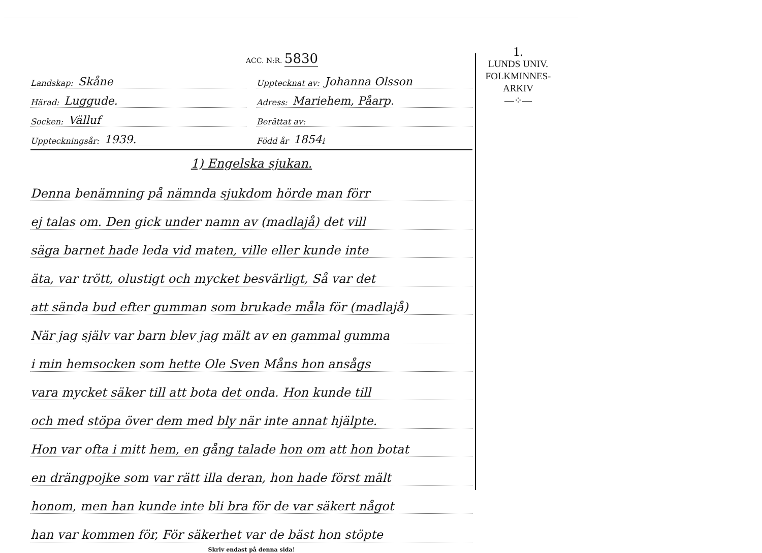ACC. N:R. 5830
Landskap: Skåne
Upptecknat av: Johanna Olsson
Härad: Luggude.
Adress: Mariehem, Påarp.
Socken: Välluf
Berättat av:
Uppteckningsår: 1939.
Född år 1854 i
1) Engelska sjukan.
Denna benämning på nämnda sjukdom hörde man förr
ej talas om. Den gick under namn av (madlajå) det vill
säga barnet hade leda vid maten, ville eller kunde inte
äta, var trött, olustigt och mycket besvärligt, Så var det
att sända bud efter gumman som brukade måla för (madlajå)
När jag själv var barn blev jag mält av en gammal gumma
i min hemsocken som hette Ole Sven Måns hon ansågs
vara mycket säker till att bota det onda. Hon kunde till
och med stöpa över dem med bly när inte annat hjälpte.
Hon var ofta i mitt hem, en gång talade hon om att hon botat
en drängpojke som var rätt illa deran, hon hade först mält
honom, men han kunde inte bli bra för de var säkert något
han var kommen för, För säkerhet var de bäst hon stöpte
Skriv endast på denna sida!
1.
LUNDS UNIV.
FOLKMINNES-
ARKIV
—⁘—